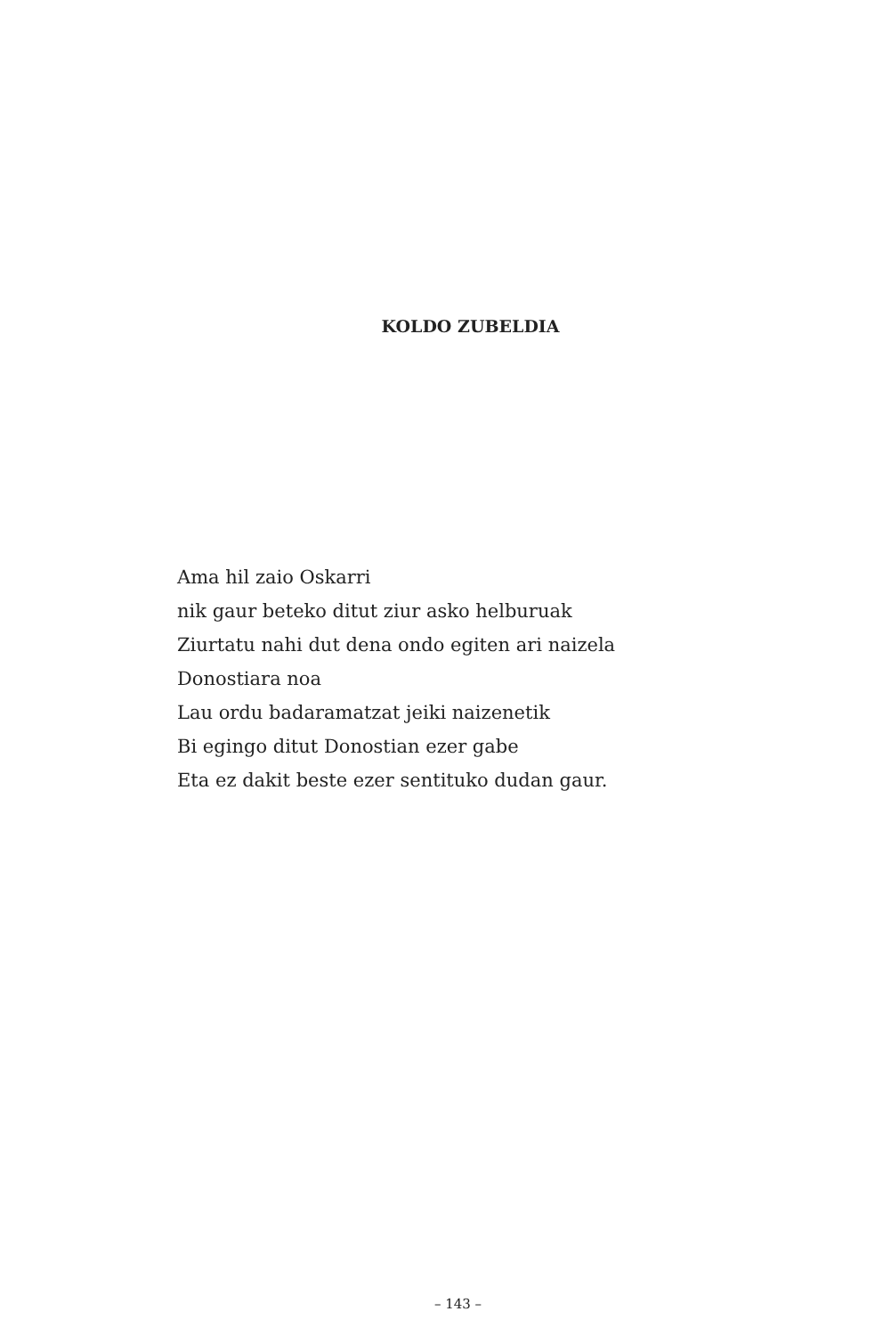KOLDO ZUBELDIA
Ama hil zaio Oskarri
nik gaur beteko ditut ziur asko helburuak
Ziurtatu nahi dut dena ondo egiten ari naizela
Donostiara noa
Lau ordu badaramatzat jeiki naizenetik
Bi egingo ditut Donostian ezer gabe
Eta ez dakit beste ezer sentituko dudan gaur.
– 143 –